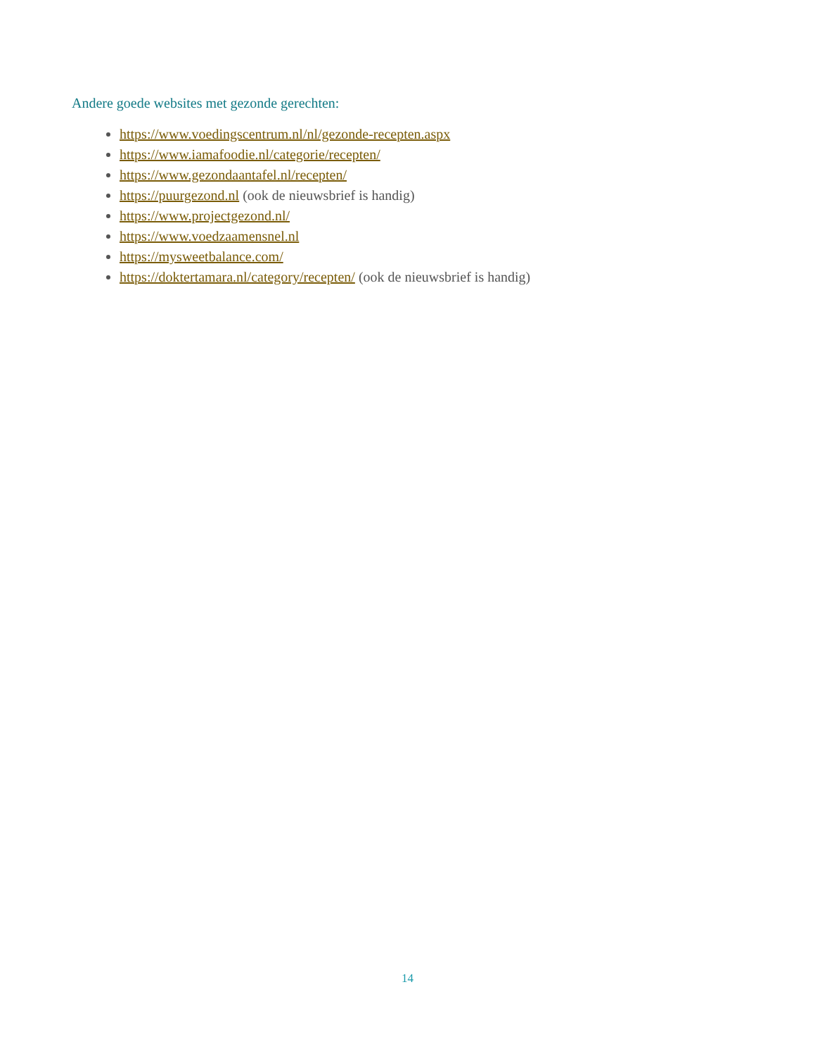Andere goede websites met gezonde gerechten:
https://www.voedingscentrum.nl/nl/gezonde-recepten.aspx
https://www.iamafoodie.nl/categorie/recepten/
https://www.gezondaantafel.nl/recepten/
https://puurgezond.nl (ook de nieuwsbrief is handig)
https://www.projectgezond.nl/
https://www.voedzaamensnel.nl
https://mysweetbalance.com/
https://doktertamara.nl/category/recepten/ (ook de nieuwsbrief is handig)
14